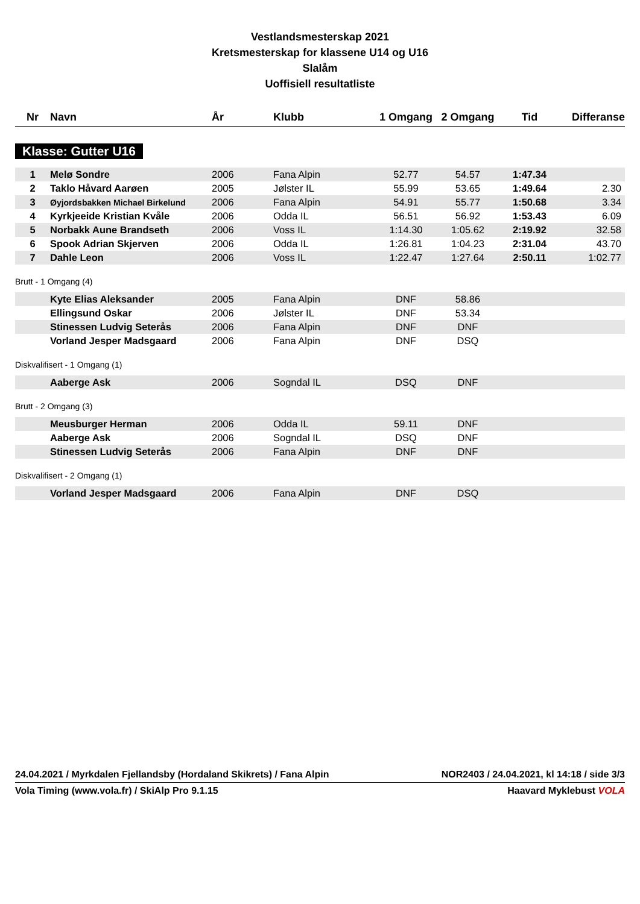Vestlandsmesterskap 2021
Kretsmesterskap for klassene U14 og U16
Slalåm
Uoffisiell resultatliste
| Nr | Navn | År | Klubb | 1 Omgang | 2 Omgang | Tid | Differanse |
| --- | --- | --- | --- | --- | --- | --- | --- |
Klasse: Gutter U16
| 1 | Melø Sondre | 2006 | Fana Alpin | 52.77 | 54.57 | 1:47.34 | |
| 2 | Taklo Håvard Aarøen | 2005 | Jølster IL | 55.99 | 53.65 | 1:49.64 | 2.30 |
| 3 | Øyjordsbakken Michael Birkelund | 2006 | Fana Alpin | 54.91 | 55.77 | 1:50.68 | 3.34 |
| 4 | Kyrkjeeide Kristian Kvåle | 2006 | Odda IL | 56.51 | 56.92 | 1:53.43 | 6.09 |
| 5 | Norbakk Aune Brandseth | 2006 | Voss IL | 1:14.30 | 1:05.62 | 2:19.92 | 32.58 |
| 6 | Spook Adrian Skjerven | 2006 | Odda IL | 1:26.81 | 1:04.23 | 2:31.04 | 43.70 |
| 7 | Dahle Leon | 2006 | Voss IL | 1:22.47 | 1:27.64 | 2:50.11 | 1:02.77 |
Brutt - 1 Omgang (4)
| | Kyte Elias Aleksander | 2005 | Fana Alpin | DNF | 58.86 | |
| | Ellingsund Oskar | 2006 | Jølster IL | DNF | 53.34 | |
| | Stinessen Ludvig Seterås | 2006 | Fana Alpin | DNF | DNF | |
| | Vorland Jesper Madsgaard | 2006 | Fana Alpin | DNF | DSQ | |
Diskvalifisert - 1 Omgang (1)
| | Aaberge Ask | 2006 | Sogndal IL | DSQ | DNF | |
Brutt - 2 Omgang (3)
| | Meusburger Herman | 2006 | Odda IL | 59.11 | DNF | |
| | Aaberge Ask | 2006 | Sogndal IL | DSQ | DNF | |
| | Stinessen Ludvig Seterås | 2006 | Fana Alpin | DNF | DNF | |
Diskvalifisert - 2 Omgang (1)
| | Vorland Jesper Madsgaard | 2006 | Fana Alpin | DNF | DSQ | |
24.04.2021 / Myrkdalen Fjellandsby (Hordaland Skikrets) / Fana Alpin NOR2403 / 24.04.2021, kl 14:18 / side 3/3
Vola Timing (www.vola.fr) / SkiAlp Pro 9.1.15 Haavard Myklebust VOLA